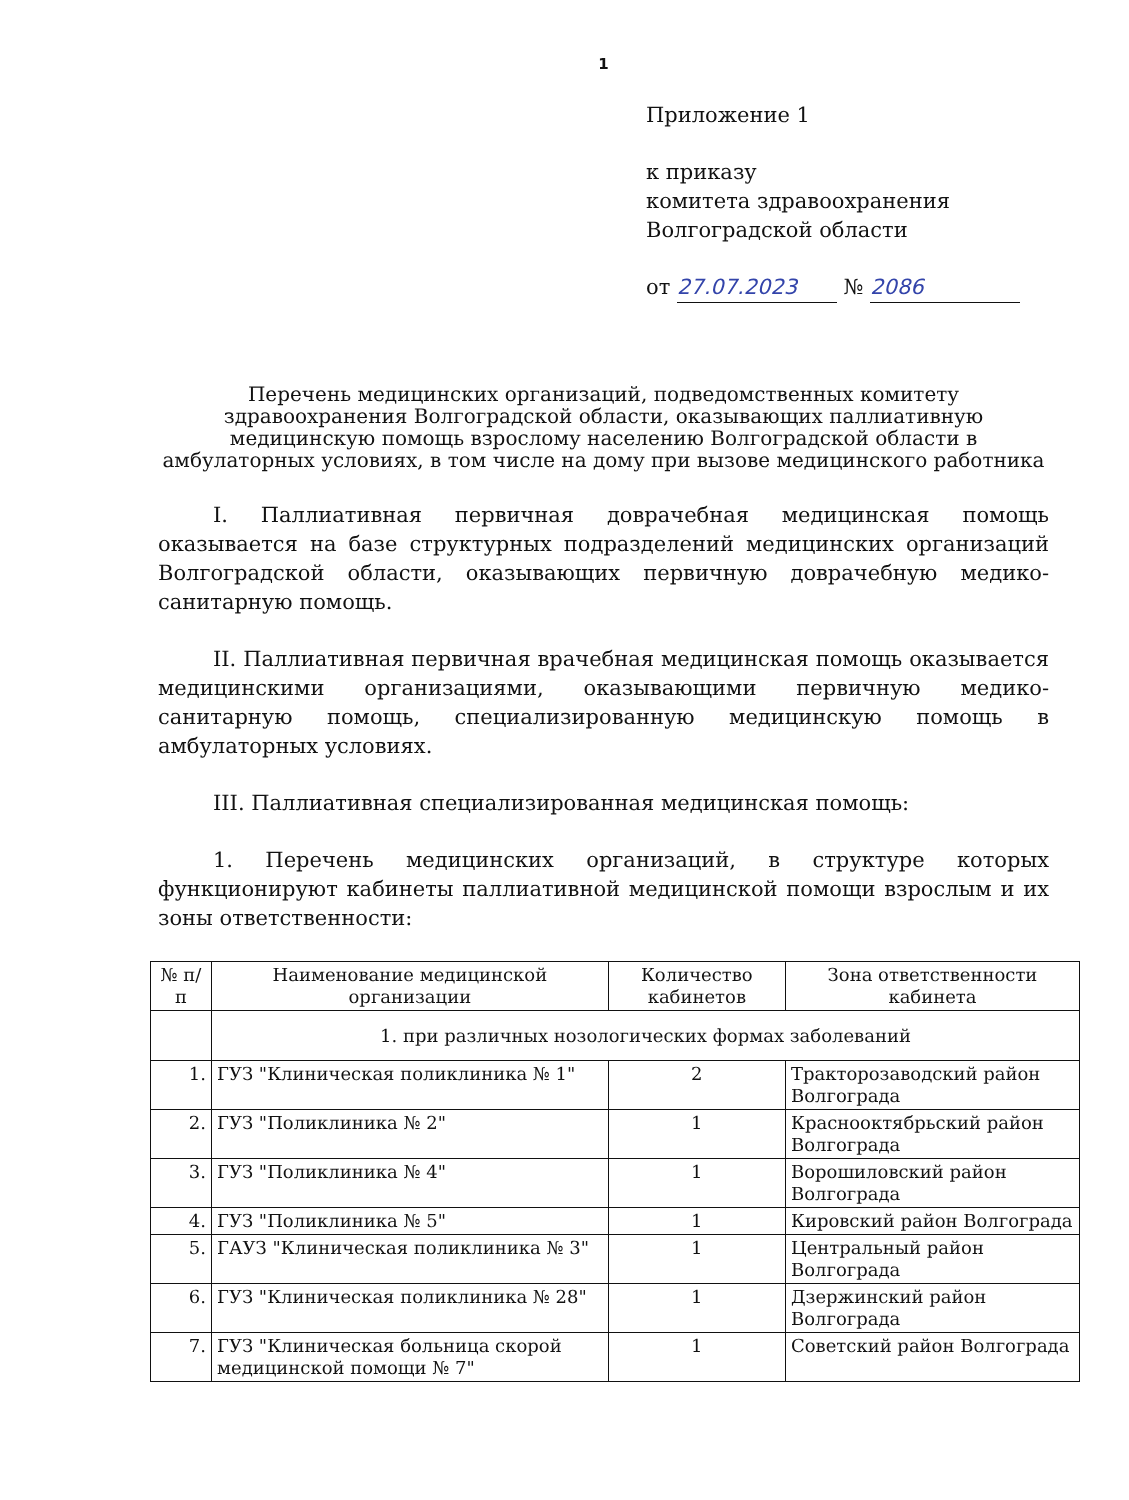1
Приложение 1
к приказу
комитета здравоохранения
Волгоградской области
от 27.07.2023 № 2086
Перечень медицинских организаций, подведомственных комитету здравоохранения Волгоградской области, оказывающих паллиативную медицинскую помощь взрослому населению Волгоградской области в амбулаторных условиях, в том числе на дому при вызове медицинского работника
I. Паллиативная первичная доврачебная медицинская помощь оказывается на базе структурных подразделений медицинских организаций Волгоградской области, оказывающих первичную доврачебную медико-санитарную помощь.
II. Паллиативная первичная врачебная медицинская помощь оказывается медицинскими организациями, оказывающими первичную медико-санитарную помощь, специализированную медицинскую помощь в амбулаторных условиях.
III. Паллиативная специализированная медицинская помощь:
1. Перечень медицинских организаций, в структуре которых функционируют кабинеты паллиативной медицинской помощи взрослым и их зоны ответственности:
| № п/п | Наименование медицинской организации | Количество кабинетов | Зона ответственности кабинета |
| --- | --- | --- | --- |
| | 1. при различных нозологических формах заболеваний | | |
| 1. | ГУЗ "Клиническая поликлиника № 1" | 2 | Тракторозаводский район Волгограда |
| 2. | ГУЗ "Поликлиника № 2" | 1 | Краснооктябрьский район Волгограда |
| 3. | ГУЗ "Поликлиника № 4" | 1 | Ворошиловский район Волгограда |
| 4. | ГУЗ "Поликлиника № 5" | 1 | Кировский район Волгограда |
| 5. | ГАУЗ "Клиническая поликлиника № 3" | 1 | Центральный район Волгограда |
| 6. | ГУЗ "Клиническая поликлиника № 28" | 1 | Дзержинский район Волгограда |
| 7. | ГУЗ "Клиническая больница скорой медицинской помощи № 7" | 1 | Советский район Волгограда |